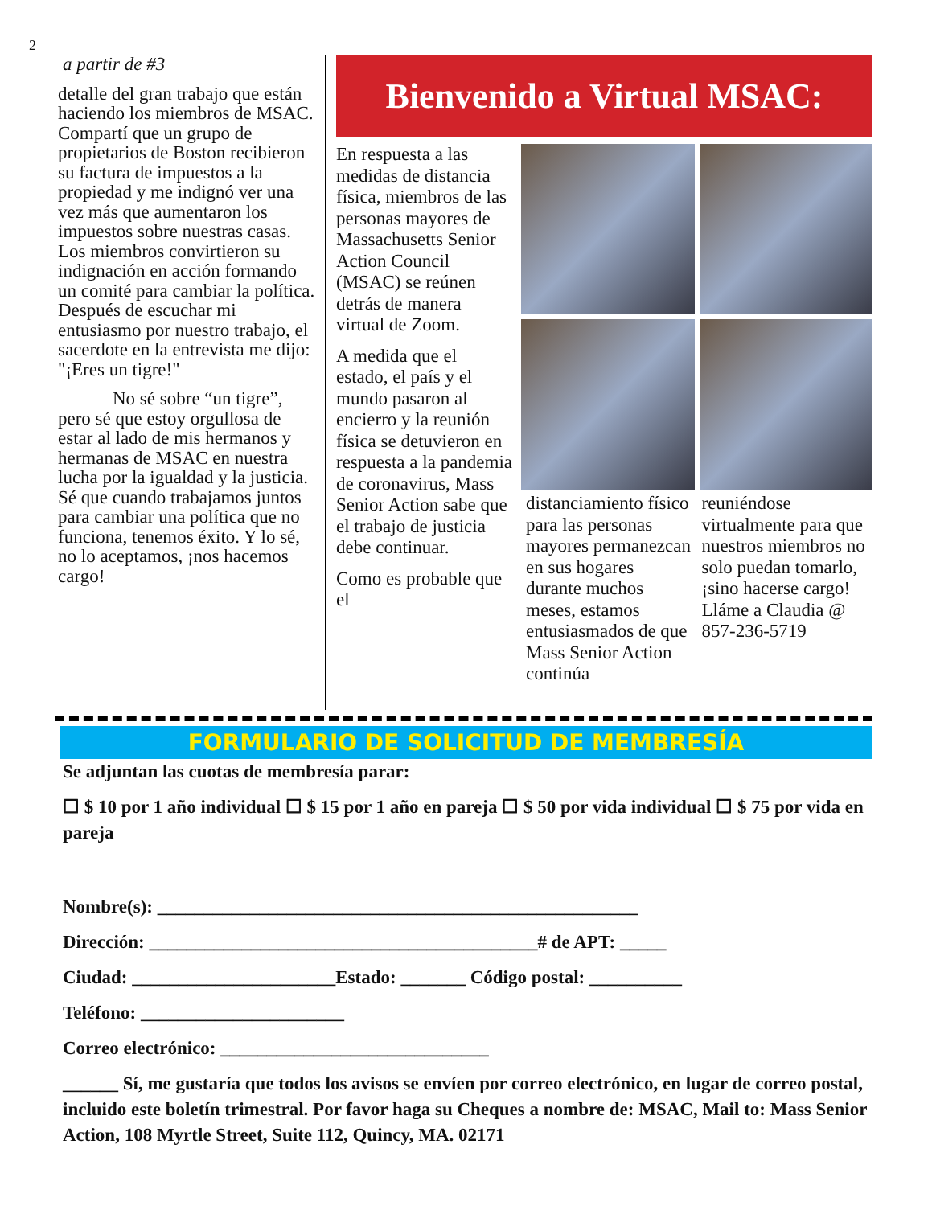2
a partir de #3
detalle del gran trabajo que están haciendo los miembros de MSAC. Compartí que un grupo de propietarios de Boston recibieron su factura de impuestos a la propiedad y me indignó ver una vez más que aumentaron los impuestos sobre nuestras casas. Los miembros convirtieron su indignación en acción formando un comité para cambiar la política. Después de escuchar mi entusiasmo por nuestro trabajo, el sacerdote en la entrevista me dijo: "¡Eres un tigre!"
No sé sobre “un tigre”, pero sé que estoy orgullosa de estar al lado de mis hermanos y hermanas de MSAC en nuestra lucha por la igualdad y la justicia. Sé que cuando trabajamos juntos para cambiar una política que no funciona, tenemos éxito. Y lo sé, no lo aceptamos, ¡nos hacemos cargo!
Bienvenido a Virtual MSAC:
En respuesta a las medidas de distancia física, miembros de las personas mayores de Massachusetts Senior Action Council (MSAC) se reúnen detrás de manera virtual de Zoom.
A medida que el estado, el país y el mundo pasaron al encierro y la reunión física se detuvieron en respuesta a la pandemia de coronavirus, Mass Senior Action sabe que el trabajo de justicia debe continuar.
Como es probable que el
distanciamiento físico para las personas mayores permanezcan en sus hogares durante muchos meses, estamos entusiasmados de que Mass Senior Action continúa
reuniéndose virtualmente para que nuestros miembros no solo puedan tomarlo, ¡sino hacerse cargo! Lláme a Claudia @ 857-236-5719
FORMULARIO DE SOLICITUD DE MEMBRESÍA
Se adjuntan las cuotas de membresía parar:
☐ $ 10 por 1 año individual ☐ $ 15 por 1 año en pareja ☐ $ 50 por vida individual ☐ $ 75 por vida en pareja
Nombre(s): ____________________________________________________
Dirección: __________________________________________# de APT: _____
Ciudad: ______________________Estado: _______ Código postal: __________
Teléfono: ______________________
Correo electrónico: _____________________________
______ Sí, me gustaría que todos los avisos se envíen por correo electrónico, en lugar de correo postal, incluido este boletín trimestral. Por favor haga su Cheques a nombre de: MSAC, Mail to: Mass Senior Action, 108 Myrtle Street, Suite 112, Quincy, MA. 02171